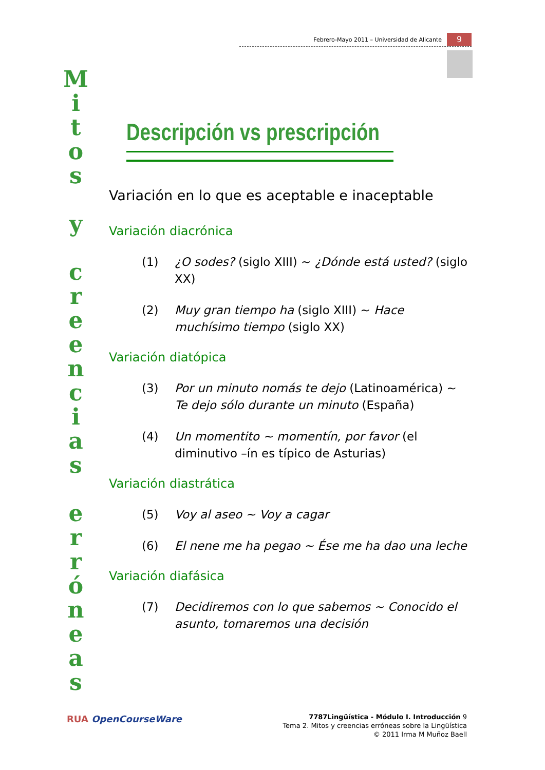Febrero-Mayo 2011 – Universidad de Alicante
9
M
i
t
o
s
y
c
r
e
e
n
c
i
a
s
e
r
r
ó
n
e
a
s
Descripción vs prescripción
Variación en lo que es aceptable e inaceptable
Variación diacrónica
(1) ¿O sodes? (siglo XIII) ~ ¿Dónde está usted? (siglo XX)
(2) Muy gran tiempo ha (siglo XIII) ~ Hace muchísimo tiempo (siglo XX)
Variación diatópica
(3) Por un minuto nomás te dejo (Latinoamérica) ~ Te dejo sólo durante un minuto (España)
(4) Un momentito ~ momentín, por favor (el diminutivo –ín es típico de Asturias)
Variación diastrática
(5) Voy al aseo ~ Voy a cagar
(6) El nene me ha pegao ~ Ése me ha dao una leche
Variación diafásica
(7) Decidiremos con lo que sabemos ~ Conocido el asunto, tomaremos una decisión
RUA OpenCourseWare
7787Lingüística - Módulo I. Introducción 9
Tema 2. Mitos y creencias erróneas sobre la Lingüística
© 2011 Irma M Muñoz Baell